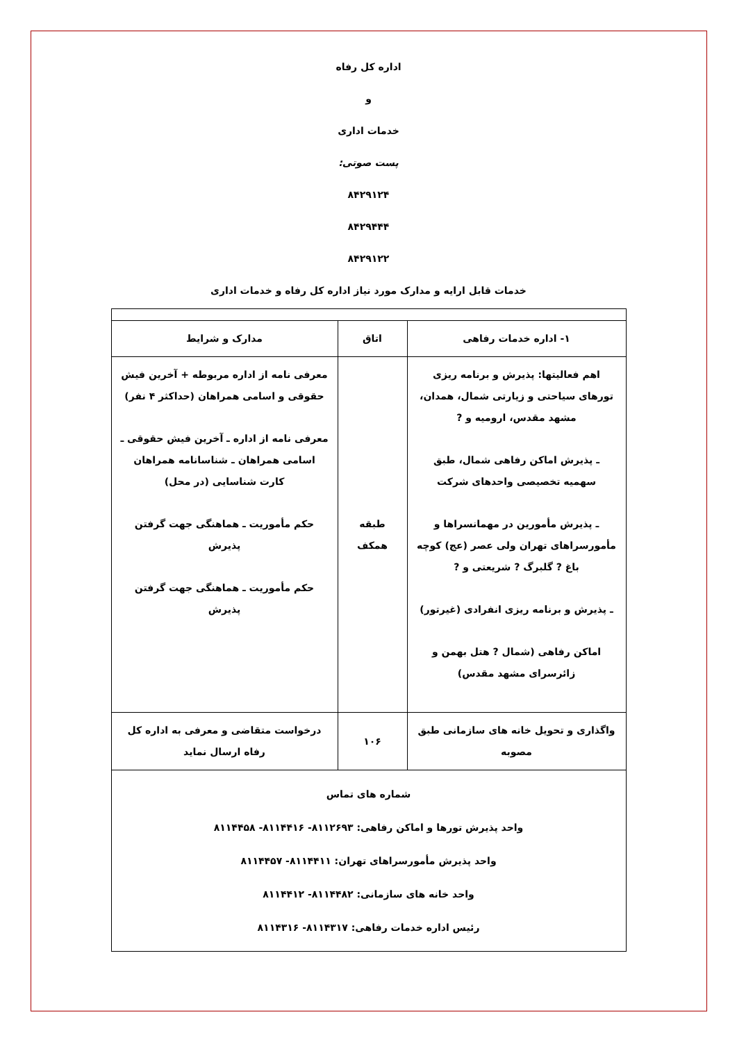اداره کل رفاه
و
خدمات اداری
پست صوتی:
۸۴۲۹۱۲۴
۸۴۲۹۴۴۴
۸۴۲۹۱۲۲
خدمات قابل ارایه و مدارک مورد نیاز اداره کل رفاه و خدمات اداری
| ۱- اداره خدمات رفاهی | اتاق | مدارک و شرایط |
| --- | --- | --- |
| اهم فعالیتها: پذیرش و برنامه ریزی تورهای سیاحتی و زیارتی شمال، همدان، مشهد مقدس، ارومیه و ? ـ پذیرش اماکن رفاهی شمال، طبق سهمیه تخصیصی واحدهای شرکت ـ پذیرش مأمورین در مهمانسراها و مأمورسراهای تهران ولی عصر (عج) کوچه باغ ? گلبرگ ? شریعتی و ? ـ پذیرش و برنامه ریزی انفرادی (غیرتور) اماکن رفاهی (شمال ? هتل بهمن و زائرسرای مشهد مقدس) | طبقه همکف | معرفی نامه از اداره مربوطه + آخرین فیش حقوقی و اسامی همراهان (حداکثر ۴ نفر) معرفی نامه از اداره ـ آخرین فیش حقوقی ـ اسامی همراهان ـ شناسانامه همراهان کارت شناسایی (در محل) حکم مأموریت ـ هماهنگی جهت گرفتن پذیرش حکم مأموریت ـ هماهنگی جهت گرفتن پذیرش |
| واگذاری و تحویل خانه های سازمانی طبق مصوبه | ۱۰۶ | درخواست متقاضی و معرفی به اداره کل رفاه ارسال نماید |
| شماره های تماس واحد پذیرش تورها و اماکن رفاهی: ۸۱۱۲۶۹۳- ۸۱۱۴۴۱۶- ۸۱۱۴۴۵۸ واحد پذیرش مأمورسراهای تهران: ۸۱۱۴۴۱۱- ۸۱۱۴۴۵۷ واحد خانه های سازمانی: ۸۱۱۴۴۸۲- ۸۱۱۴۴۱۲ رئیس اداره خدمات رفاهی: ۸۱۱۴۳۱۷- ۸۱۱۴۳۱۶ | | |